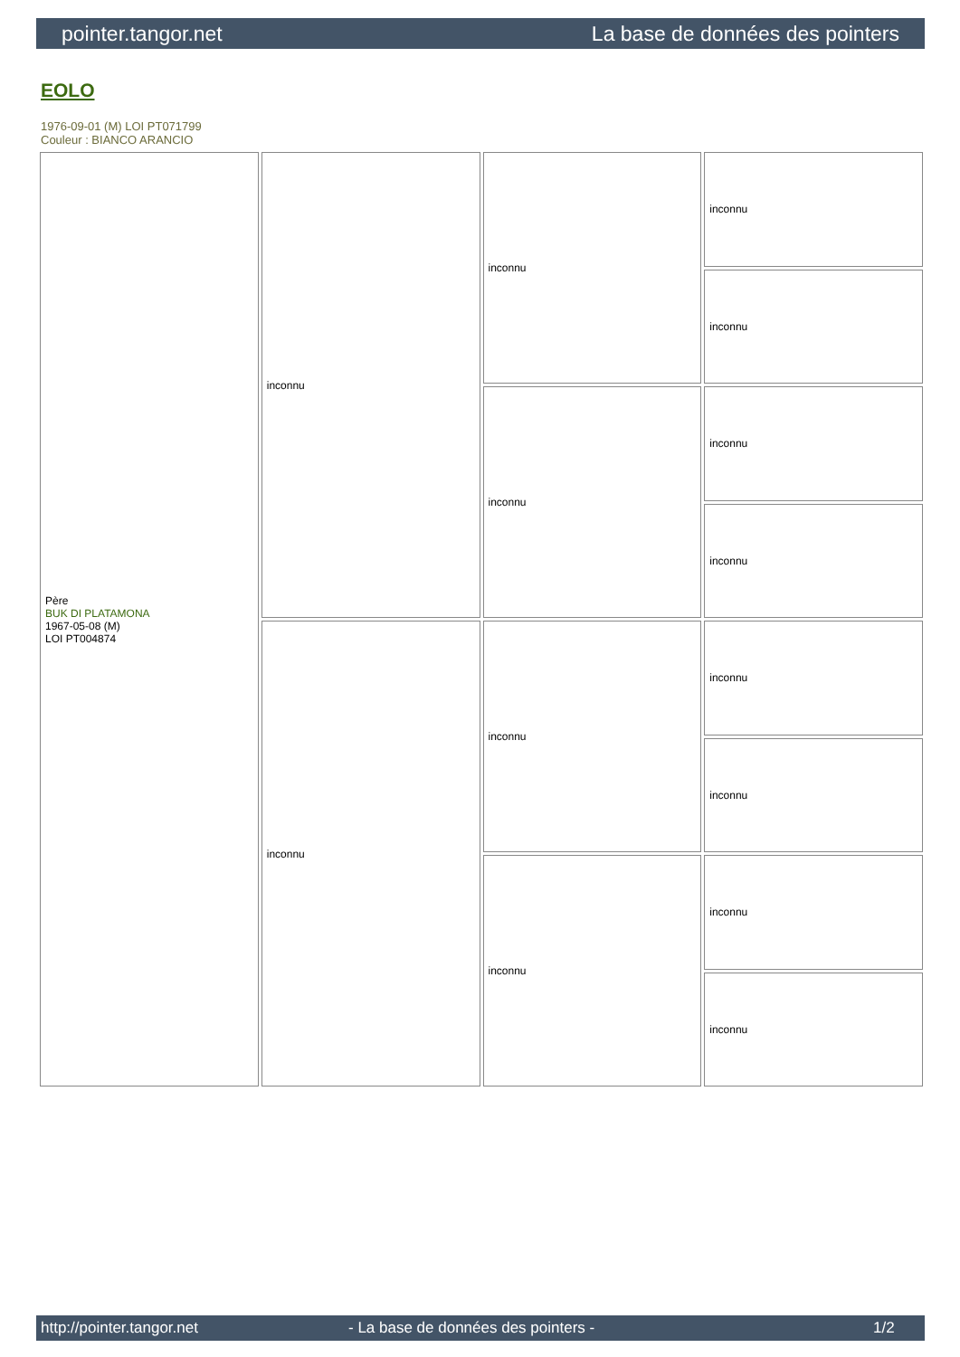pointer.tangor.net La base de données des pointers
EOLO
1976-09-01 (M) LOI PT071799
Couleur : BIANCO ARANCIO
| Père BUK DI PLATAMONA 1967-05-08 (M) LOI PT004874 | inconnu | inconnu | inconnu |
| | | | inconnu |
| | | inconnu | inconnu |
| | | | inconnu |
| | inconnu | inconnu | inconnu |
| | | | inconnu |
| | | inconnu | inconnu |
| | | | inconnu |
http://pointer.tangor.net - La base de données des pointers - 1/2